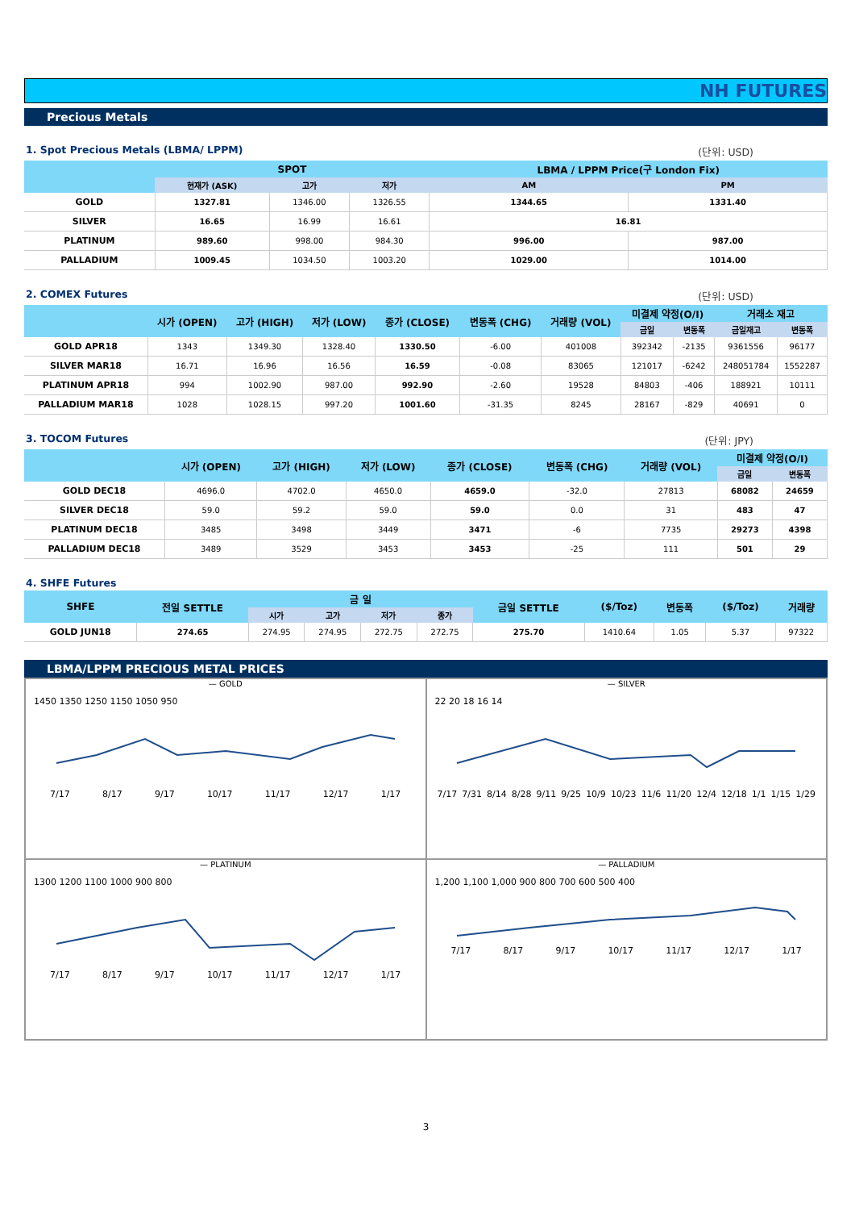NH FUTURES
Precious Metals
1. Spot Precious Metals (LBMA/ LPPM) (단위: USD)
| | SPOT | | | LBMA / LPPM Price(구 London Fix) | |
| --- | --- | --- | --- | --- | --- |
| | 현재가 (ASK) | 고가 | 저가 | AM | PM |
| GOLD | 1327.81 | 1346.00 | 1326.55 | 1344.65 | 1331.40 |
| SILVER | 16.65 | 16.99 | 16.61 | 16.81 | |
| PLATINUM | 989.60 | 998.00 | 984.30 | 996.00 | 987.00 |
| PALLADIUM | 1009.45 | 1034.50 | 1003.20 | 1029.00 | 1014.00 |
2. COMEX Futures (단위: USD)
| | 시가 (OPEN) | 고가 (HIGH) | 저가 (LOW) | 종가 (CLOSE) | 변동폭 (CHG) | 거래량 (VOL) | 미결제 약정(O/I) | | 거래소 재고 | |
| --- | --- | --- | --- | --- | --- | --- | --- | --- | --- | --- |
| | | | | | | | 금일 | 변동폭 | 금일재고 | 변동폭 |
| GOLD APR18 | 1343 | 1349.30 | 1328.40 | 1330.50 | -6.00 | 401008 | 392342 | -2135 | 9361556 | 96177 |
| SILVER MAR18 | 16.71 | 16.96 | 16.56 | 16.59 | -0.08 | 83065 | 121017 | -6242 | 248051784 | 1552287 |
| PLATINUM APR18 | 994 | 1002.90 | 987.00 | 992.90 | -2.60 | 19528 | 84803 | -406 | 188921 | 10111 |
| PALLADIUM MAR18 | 1028 | 1028.15 | 997.20 | 1001.60 | -31.35 | 8245 | 28167 | -829 | 40691 | 0 |
3. TOCOM Futures (단위: JPY)
| | 시가 (OPEN) | 고가 (HIGH) | 저가 (LOW) | 종가 (CLOSE) | 변동폭 (CHG) | 거래량 (VOL) | 미결제 약정(O/I) | |
| --- | --- | --- | --- | --- | --- | --- | --- | --- |
| | | | | | | | 금일 | 변동폭 |
| GOLD DEC18 | 4696.0 | 4702.0 | 4650.0 | 4659.0 | -32.0 | 27813 | 68082 | 24659 |
| SILVER DEC18 | 59.0 | 59.2 | 59.0 | 59.0 | 0.0 | 31 | 483 | 47 |
| PLATINUM DEC18 | 3485 | 3498 | 3449 | 3471 | -6 | 7735 | 29273 | 4398 |
| PALLADIUM DEC18 | 3489 | 3529 | 3453 | 3453 | -25 | 111 | 501 | 29 |
4. SHFE Futures
| SHFE | 전일 SETTLE | 금 일 | | | | 금일 SETTLE | ($/Toz) | 변동폭 | ($/Toz) | 거래량 |
| --- | --- | --- | --- | --- | --- | --- | --- | --- | --- | --- |
| | | 시가 | 고가 | 저가 | 종가 | | | | | |
| GOLD JUN18 | 274.65 | 274.95 | 274.95 | 272.75 | 272.75 | 275.70 | 1410.64 | 1.05 | 5.37 | 97322 |
LBMA/LPPM PRECIOUS METAL PRICES
— GOLD
1450 1350 1250 1150 1050 950
7/17 8/17 9/17 10/17 11/17 12/17 1/17
— SILVER
22 20 18 16 14
7/17 7/31 8/14 8/28 9/11 9/25 10/9 10/23 11/6 11/20 12/4 12/18 1/1 1/15 1/29
— PLATINUM
1300 1200 1100 1000 900 800
7/17 8/17 9/17 10/17 11/17 12/17 1/17
— PALLADIUM
1,200 1,100 1,000 900 800 700 600 500 400
7/17 8/17 9/17 10/17 11/17 12/17 1/17
3